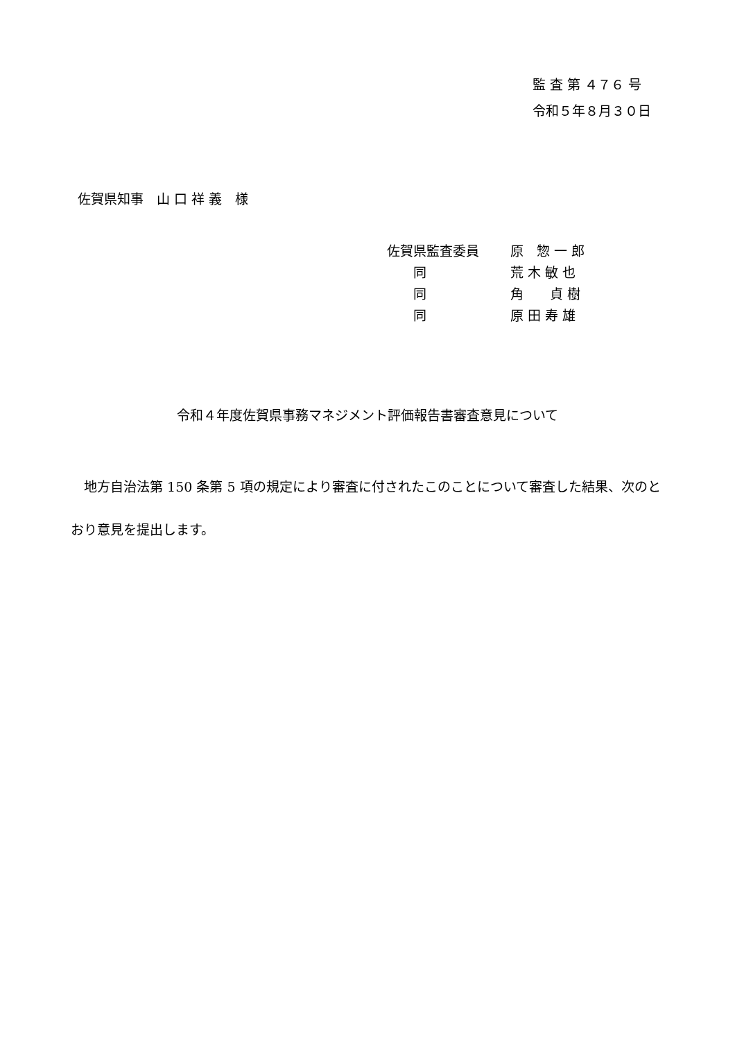監 査 第 ４７６ 号
令和５年８月３０日
佐賀県知事　山 口 祥 義　様
佐賀県監査委員 原　惣 一 郎
　　同 荒 木 敏 也
　　同 角　　貞 樹
　　同 原 田 寿 雄
令和４年度佐賀県事務マネジメント評価報告書審査意見について
　地方自治法第 150 条第 5 項の規定により審査に付されたこのことについて審査した結果、次のとおり意見を提出します。